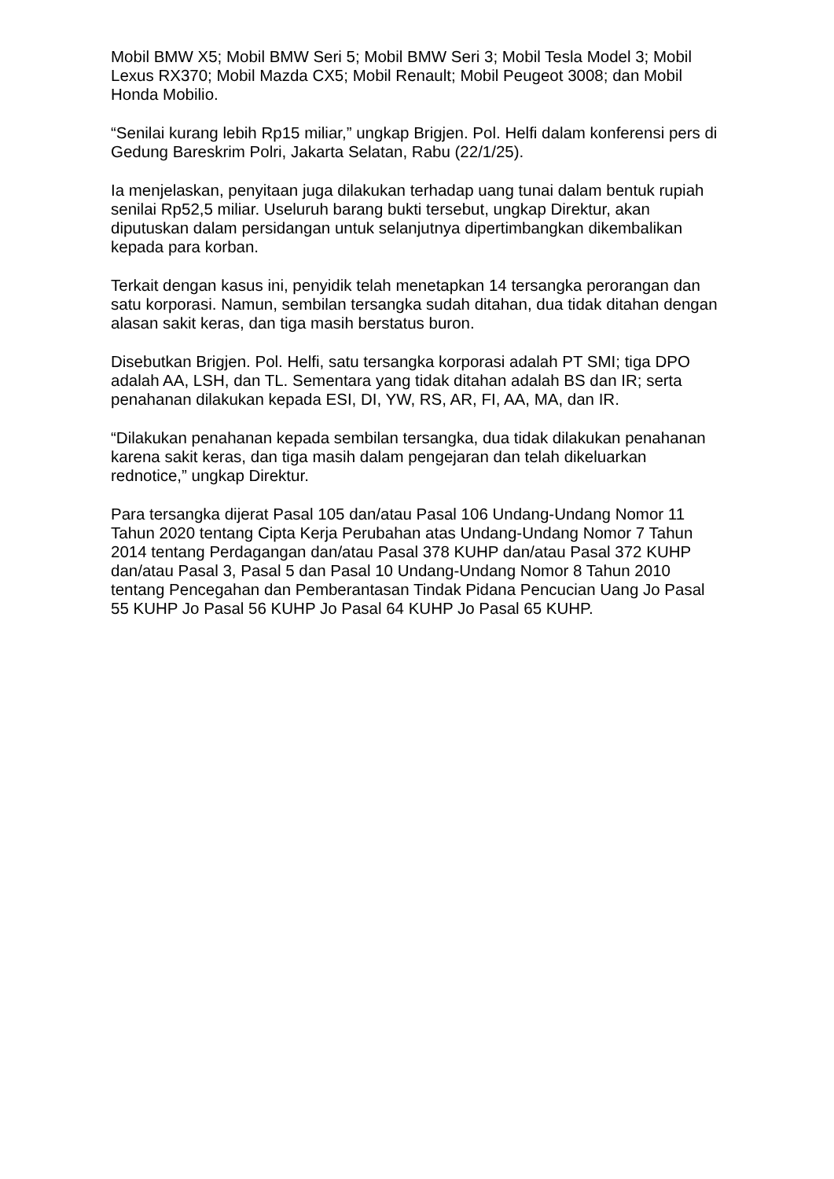Mobil BMW X5; Mobil BMW Seri 5; Mobil BMW Seri 3; Mobil Tesla Model 3; Mobil Lexus RX370; Mobil Mazda CX5; Mobil Renault; Mobil Peugeot 3008; dan Mobil Honda Mobilio.
“Senilai kurang lebih Rp15 miliar,” ungkap Brigjen. Pol. Helfi dalam konferensi pers di Gedung Bareskrim Polri, Jakarta Selatan, Rabu (22/1/25).
Ia menjelaskan, penyitaan juga dilakukan terhadap uang tunai dalam bentuk rupiah senilai Rp52,5 miliar. Useluruh barang bukti tersebut, ungkap Direktur, akan diputuskan dalam persidangan untuk selanjutnya dipertimbangkan dikembalikan kepada para korban.
Terkait dengan kasus ini, penyidik telah menetapkan 14 tersangka perorangan dan satu korporasi. Namun, sembilan tersangka sudah ditahan, dua tidak ditahan dengan alasan sakit keras, dan tiga masih berstatus buron.
Disebutkan Brigjen. Pol. Helfi, satu tersangka korporasi adalah PT SMI; tiga DPO adalah AA, LSH, dan TL. Sementara yang tidak ditahan adalah BS dan IR; serta penahanan dilakukan kepada ESI, DI, YW, RS, AR, FI, AA, MA, dan IR.
“Dilakukan penahanan kepada sembilan tersangka, dua tidak dilakukan penahanan karena sakit keras, dan tiga masih dalam pengejaran dan telah dikeluarkan rednotice,” ungkap Direktur.
Para tersangka dijerat Pasal 105 dan/atau Pasal 106 Undang-Undang Nomor 11 Tahun 2020 tentang Cipta Kerja Perubahan atas Undang-Undang Nomor 7 Tahun 2014 tentang Perdagangan dan/atau Pasal 378 KUHP dan/atau Pasal 372 KUHP dan/atau Pasal 3, Pasal 5 dan Pasal 10 Undang-Undang Nomor 8 Tahun 2010 tentang Pencegahan dan Pemberantasan Tindak Pidana Pencucian Uang Jo Pasal 55 KUHP Jo Pasal 56 KUHP Jo Pasal 64 KUHP Jo Pasal 65 KUHP.